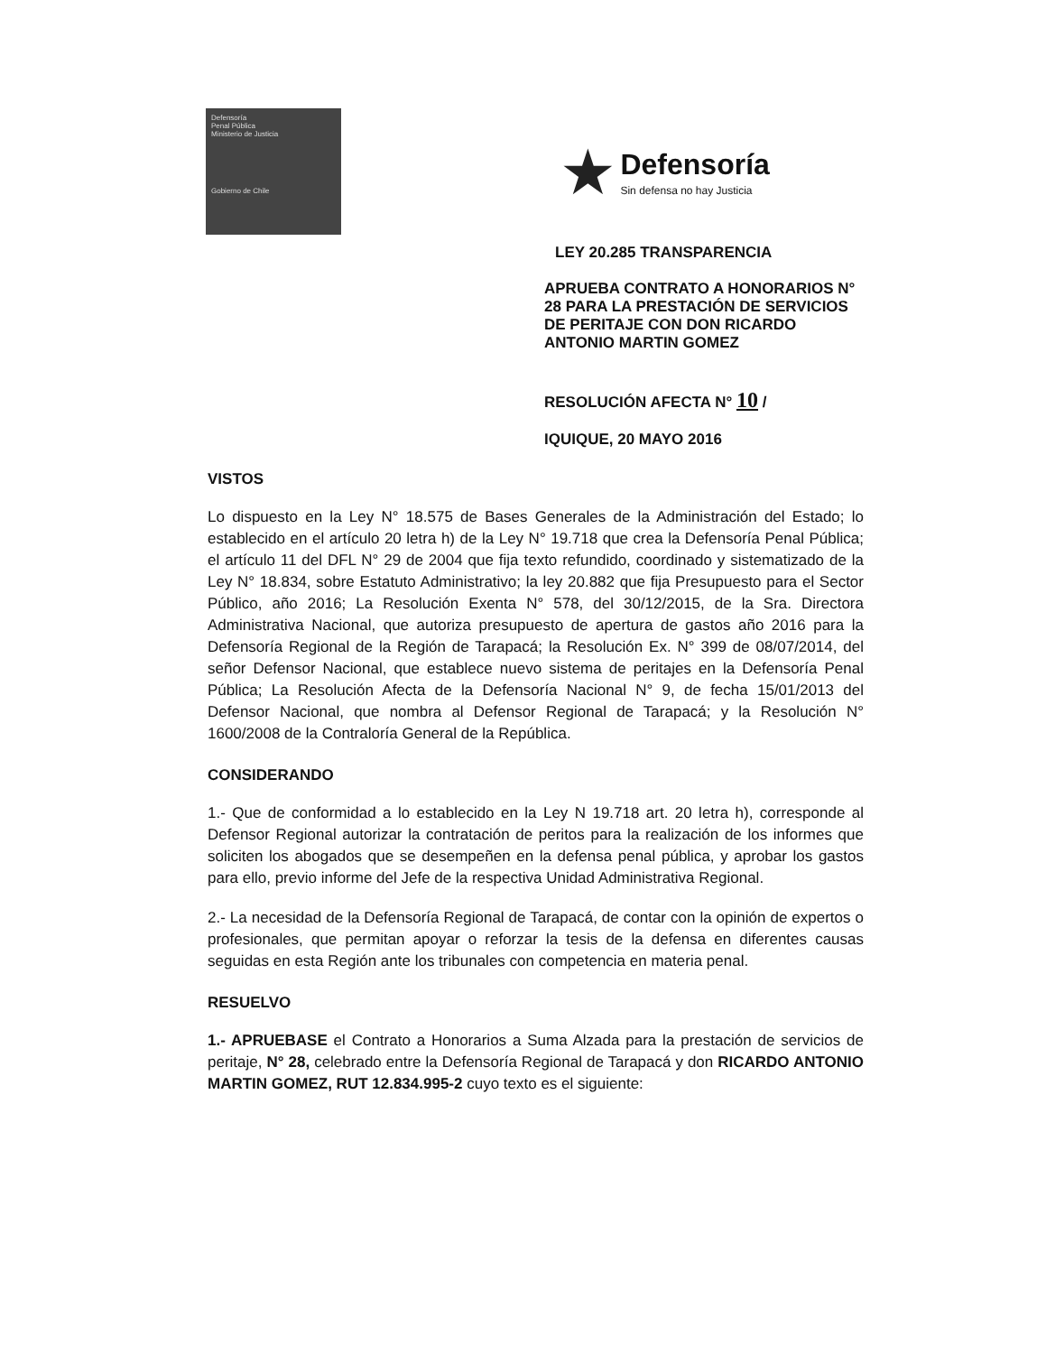Defensoría
Penal Pública
Ministerio de Justicia
Gobierno de Chile
★ Defensoría
Sin defensa no hay Justicia
LEY 20.285 TRANSPARENCIA
APRUEBA CONTRATO A HONORARIOS N° 28 PARA LA PRESTACIÓN DE SERVICIOS DE PERITAJE CON DON RICARDO ANTONIO MARTIN GOMEZ
RESOLUCIÓN AFECTA N° 10 /
IQUIQUE, 20 MAYO 2016
VISTOS
Lo dispuesto en la Ley N° 18.575 de Bases Generales de la Administración del Estado; lo establecido en el artículo 20 letra h) de la Ley N° 19.718 que crea la Defensoría Penal Pública; el artículo 11 del DFL N° 29 de 2004 que fija texto refundido, coordinado y sistematizado de la Ley N° 18.834, sobre Estatuto Administrativo; la ley 20.882 que fija Presupuesto para el Sector Público, año 2016; La Resolución Exenta N° 578, del 30/12/2015, de la Sra. Directora Administrativa Nacional, que autoriza presupuesto de apertura de gastos año 2016 para la Defensoría Regional de la Región de Tarapacá; la Resolución Ex. N° 399 de 08/07/2014, del señor Defensor Nacional, que establece nuevo sistema de peritajes en la Defensoría Penal Pública; La Resolución Afecta de la Defensoría Nacional N° 9, de fecha 15/01/2013 del Defensor Nacional, que nombra al Defensor Regional de Tarapacá; y la Resolución N° 1600/2008 de la Contraloría General de la República.
CONSIDERANDO
1.- Que de conformidad a lo establecido en la Ley N 19.718 art. 20 letra h), corresponde al Defensor Regional autorizar la contratación de peritos para la realización de los informes que soliciten los abogados que se desempeñen en la defensa penal pública, y aprobar los gastos para ello, previo informe del Jefe de la respectiva Unidad Administrativa Regional.
2.- La necesidad de la Defensoría Regional de Tarapacá, de contar con la opinión de expertos o profesionales, que permitan apoyar o reforzar la tesis de la defensa en diferentes causas seguidas en esta Región ante los tribunales con competencia en materia penal.
RESUELVO
1.- APRUEBASE el Contrato a Honorarios a Suma Alzada para la prestación de servicios de peritaje, N° 28, celebrado entre la Defensoría Regional de Tarapacá y don RICARDO ANTONIO MARTIN GOMEZ, RUT 12.834.995-2 cuyo texto es el siguiente: